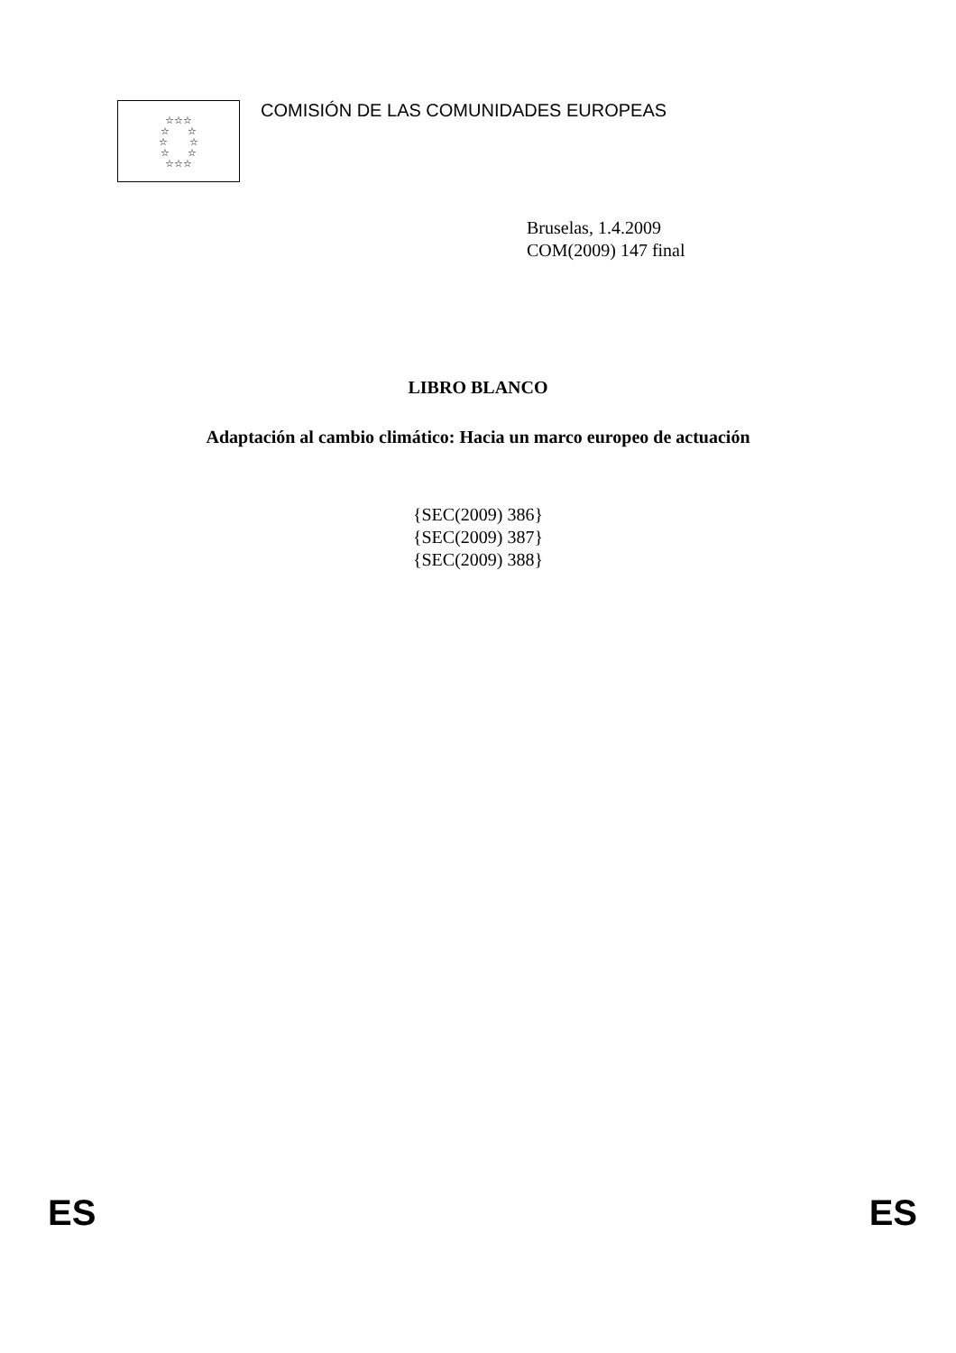☆☆☆
☆ ☆
☆ ☆
☆ ☆
☆☆☆
COMISIÓN DE LAS COMUNIDADES EUROPEAS
Bruselas, 1.4.2009
COM(2009) 147 final
LIBRO BLANCO
Adaptación al cambio climático: Hacia un marco europeo de actuación
{SEC(2009) 386}
{SEC(2009) 387}
{SEC(2009) 388}
ES ES